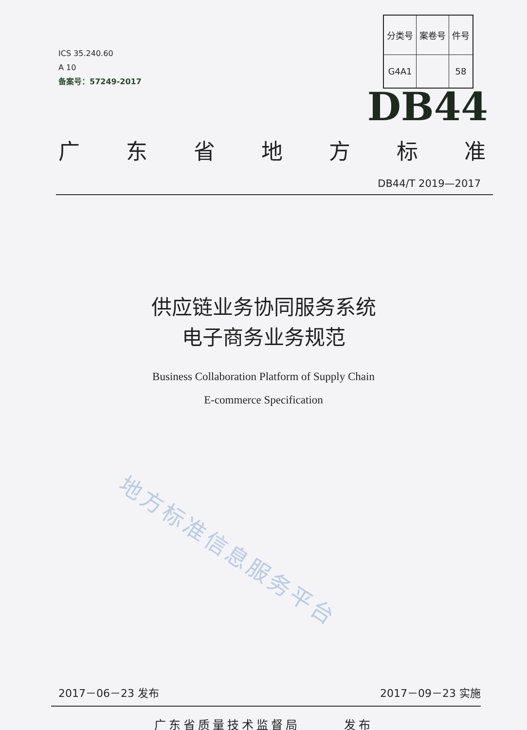ICS 35.240.60
A 10
备案号：57249-2017
| 分类号 | 案卷号 | 件号 |
| G4A1 | | 58 |
DB44
广东省地方标准
DB44/T 2019—2017
供应链业务协同服务系统
电子商务业务规范
Business Collaboration Platform of Supply Chain
E-commerce Specification
地方标准信息服务平台
2017－06－23 发布 2017－09－23 实施
广东省质量技术监督局　　　发布